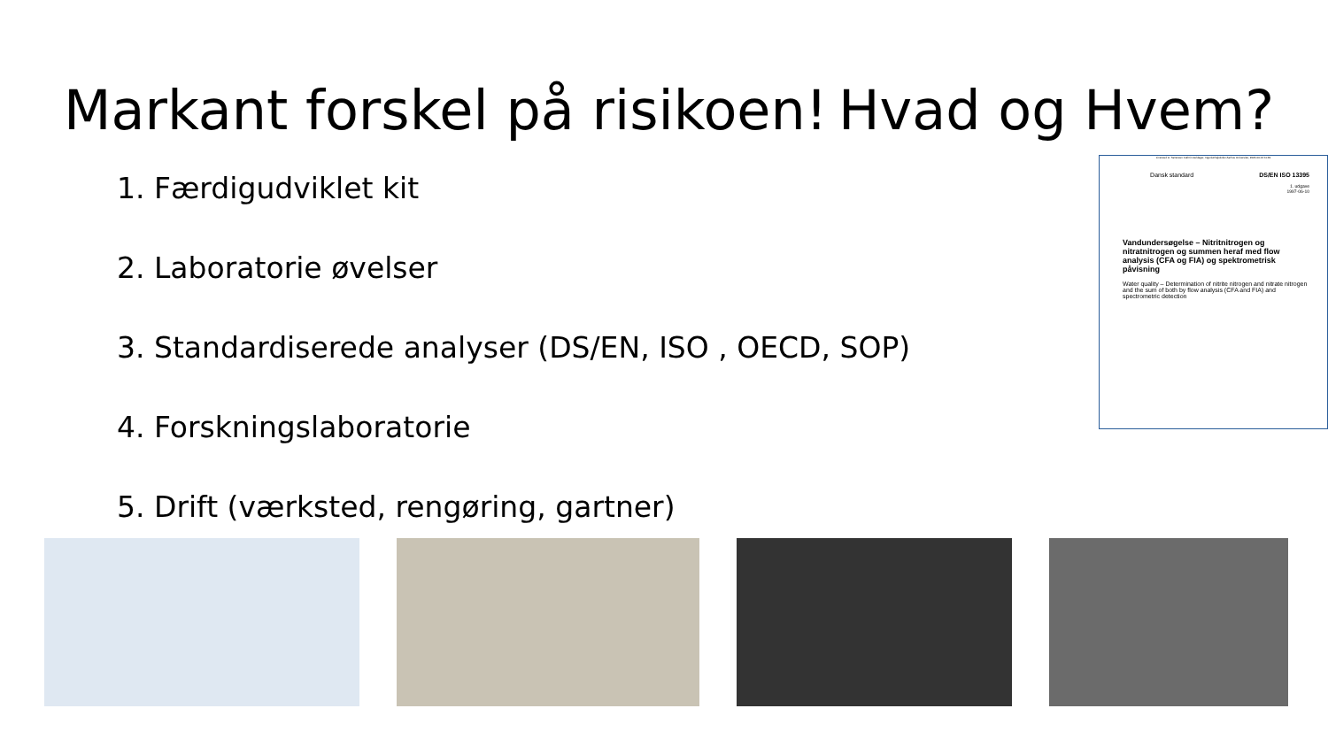Markant forskel på risikoen!
Hvad og Hvem?
1. Færdigudviklet kit
2. Laboratorie øvelser
3. Standardiserede analyser (DS/EN, ISO , OECD, SOP)
4. Forskningslaboratorie
5. Drift (værksted, rengøring, gartner)
Licensed to: Sørensen Cathrin Guldager, Ingeniørhøjskolen Aarhus Universitet, 2024-04-12 11:49
Dansk standard DS/EN ISO 13395
1. udgave
1997-06-10
Vandundersøgelse – Nitritnitrogen og nitratnitrogen og summen heraf med flow analysis (CFA og FIA) og spektrometrisk påvisning
Water quality – Determination of nitrite nitrogen and nitrate nitrogen and the sum of both by flow analysis (CFA and FIA) and spectrometric detection